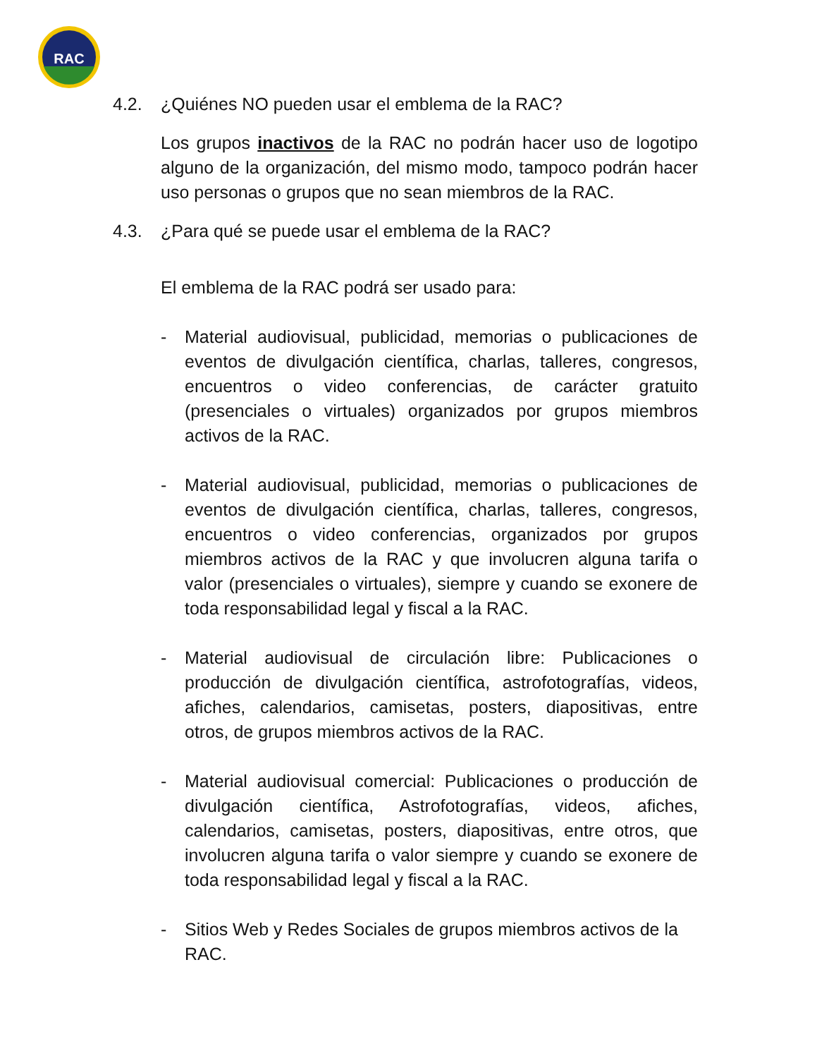RAC
4.2. ¿Quiénes NO pueden usar el emblema de la RAC?
Los grupos inactivos de la RAC no podrán hacer uso de logotipo alguno de la organización, del mismo modo, tampoco podrán hacer uso personas o grupos que no sean miembros de la RAC.
4.3. ¿Para qué se puede usar el emblema de la RAC?
El emblema de la RAC podrá ser usado para:
- Material audiovisual, publicidad, memorias o publicaciones de eventos de divulgación científica, charlas, talleres, congresos, encuentros o video conferencias, de carácter gratuito (presenciales o virtuales) organizados por grupos miembros activos de la RAC.
- Material audiovisual, publicidad, memorias o publicaciones de eventos de divulgación científica, charlas, talleres, congresos, encuentros o video conferencias, organizados por grupos miembros activos de la RAC y que involucren alguna tarifa o valor (presenciales o virtuales), siempre y cuando se exonere de toda responsabilidad legal y fiscal a la RAC.
- Material audiovisual de circulación libre: Publicaciones o producción de divulgación científica, astrofotografías, videos, afiches, calendarios, camisetas, posters, diapositivas, entre otros, de grupos miembros activos de la RAC.
- Material audiovisual comercial: Publicaciones o producción de divulgación científica, Astrofotografías, videos, afiches, calendarios, camisetas, posters, diapositivas, entre otros, que involucren alguna tarifa o valor siempre y cuando se exonere de toda responsabilidad legal y fiscal a la RAC.
- Sitios Web y Redes Sociales de grupos miembros activos de la RAC.